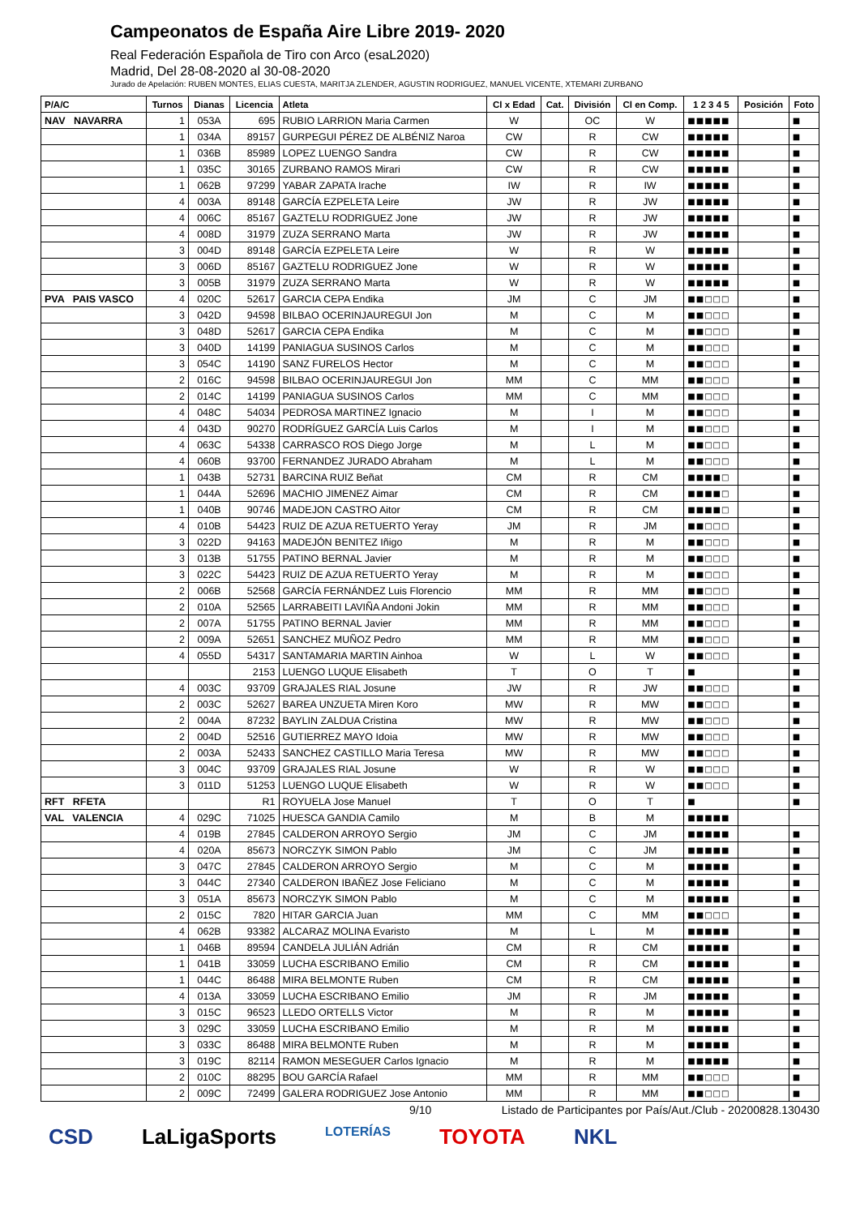Campeonatos de España Aire Libre 2019- 2020
Real Federación Española de Tiro con Arco (esaL2020)
Madrid, Del 28-08-2020 al 30-08-2020
Jurado de Apelación: RUBEN MONTES, ELIAS CUESTA, MARITJA ZLENDER, AGUSTIN RODRIGUEZ, MANUEL VICENTE, XTEMARI ZURBANO
| P/A/C | Turnos | Dianas | Licencia | Atleta | Cl x Edad | Cat. | División | Cl en Comp. | 1 2 3 4 5 | Posición | Foto |
| --- | --- | --- | --- | --- | --- | --- | --- | --- | --- | --- | --- |
| NAV NAVARRA | 1 | 053A | 695 | RUBIO LARRION Maria Carmen | W | | OC | W | ■■■■■ | | ■ |
| | 1 | 034A | 89157 | GURPEGUI PÉREZ DE ALBÉNIZ Naroa | CW | | R | CW | ■■■■■ | | ■ |
| | 1 | 036B | 85989 | LOPEZ LUENGO Sandra | CW | | R | CW | ■■■■■ | | ■ |
| | 1 | 035C | 30165 | ZURBANO RAMOS Mirari | CW | | R | CW | ■■■■■ | | ■ |
| | 1 | 062B | 97299 | YABAR ZAPATA Irache | IW | | R | IW | ■■■■■ | | ■ |
| | 4 | 003A | 89148 | GARCÍA EZPELETA Leire | JW | | R | JW | ■■■■■ | | ■ |
| | 4 | 006C | 85167 | GAZTELU RODRIGUEZ Jone | JW | | R | JW | ■■■■■ | | ■ |
| | 4 | 008D | 31979 | ZUZA SERRANO Marta | JW | | R | JW | ■■■■■ | | ■ |
| | 3 | 004D | 89148 | GARCÍA EZPELETA Leire | W | | R | W | ■■■■■ | | ■ |
| | 3 | 006D | 85167 | GAZTELU RODRIGUEZ Jone | W | | R | W | ■■■■■ | | ■ |
| | 3 | 005B | 31979 | ZUZA SERRANO Marta | W | | R | W | ■■■■■ | | ■ |
| PVA PAIS VASCO | 4 | 020C | 52617 | GARCIA CEPA Endika | JM | | C | JM | ■■□□□ | | ■ |
| | 3 | 042D | 94598 | BILBAO OCERINJAUREGUI Jon | M | | C | M | ■■□□□ | | ■ |
| | 3 | 048D | 52617 | GARCIA CEPA Endika | M | | C | M | ■■□□□ | | ■ |
| | 3 | 040D | 14199 | PANIAGUA SUSINOS Carlos | M | | C | M | ■■□□□ | | ■ |
| | 3 | 054C | 14190 | SANZ FURELOS Hector | M | | C | M | ■■□□□ | | ■ |
| | 2 | 016C | 94598 | BILBAO OCERINJAUREGUI Jon | MM | | C | MM | ■■□□□ | | ■ |
| | 2 | 014C | 14199 | PANIAGUA SUSINOS Carlos | MM | | C | MM | ■■□□□ | | ■ |
| | 4 | 048C | 54034 | PEDROSA MARTINEZ Ignacio | M | | I | M | ■■□□□ | | ■ |
| | 4 | 043D | 90270 | RODRÍGUEZ GARCÍA Luis Carlos | M | | I | M | ■■□□□ | | ■ |
| | 4 | 063C | 54338 | CARRASCO ROS Diego Jorge | M | | L | M | ■■□□□ | | ■ |
| | 4 | 060B | 93700 | FERNANDEZ JURADO Abraham | M | | L | M | ■■□□□ | | ■ |
| | 1 | 043B | 52731 | BARCINA RUIZ Beñat | CM | | R | CM | ■■■■□ | | ■ |
| | 1 | 044A | 52696 | MACHIO JIMENEZ Aimar | CM | | R | CM | ■■■■□ | | ■ |
| | 1 | 040B | 90746 | MADEJON CASTRO Aitor | CM | | R | CM | ■■■■□ | | ■ |
| | 4 | 010B | 54423 | RUIZ DE AZUA RETUERTO Yeray | JM | | R | JM | ■■□□□ | | ■ |
| | 3 | 022D | 94163 | MADEJÓN BENITEZ Iñigo | M | | R | M | ■■□□□ | | ■ |
| | 3 | 013B | 51755 | PATINO BERNAL Javier | M | | R | M | ■■□□□ | | ■ |
| | 3 | 022C | 54423 | RUIZ DE AZUA RETUERTO Yeray | M | | R | M | ■■□□□ | | ■ |
| | 2 | 006B | 52568 | GARCÍA FERNÁNDEZ Luis Florencio | MM | | R | MM | ■■□□□ | | ■ |
| | 2 | 010A | 52565 | LARRABEITI LAVIÑA Andoni Jokin | MM | | R | MM | ■■□□□ | | ■ |
| | 2 | 007A | 51755 | PATINO BERNAL Javier | MM | | R | MM | ■■□□□ | | ■ |
| | 2 | 009A | 52651 | SANCHEZ MUÑOZ Pedro | MM | | R | MM | ■■□□□ | | ■ |
| | 4 | 055D | 54317 | SANTAMARIA MARTIN Ainhoa | W | | L | W | ■■□□□ | | ■ |
| | | | 2153 | LUENGO LUQUE Elisabeth | T | | O | T | ■ | | ■ |
| | 4 | 003C | 93709 | GRAJALES RIAL Josune | JW | | R | JW | ■■□□□ | | ■ |
| | 2 | 003C | 52627 | BAREA UNZUETA Miren Koro | MW | | R | MW | ■■□□□ | | ■ |
| | 2 | 004A | 87232 | BAYLIN ZALDUA Cristina | MW | | R | MW | ■■□□□ | | ■ |
| | 2 | 004D | 52516 | GUTIERREZ MAYO Idoia | MW | | R | MW | ■■□□□ | | ■ |
| | 2 | 003A | 52433 | SANCHEZ CASTILLO Maria Teresa | MW | | R | MW | ■■□□□ | | ■ |
| | 3 | 004C | 93709 | GRAJALES RIAL Josune | W | | R | W | ■■□□□ | | ■ |
| | 3 | 011D | 51253 | LUENGO LUQUE Elisabeth | W | | R | W | ■■□□□ | | ■ |
| RFT RFETA | | | R1 | ROYUELA Jose Manuel | T | | O | T | ■ | | ■ |
| VAL VALENCIA | 4 | 029C | 71025 | HUESCA GANDIA Camilo | M | | B | M | ■■■■■ | | |
| | 4 | 019B | 27845 | CALDERON ARROYO Sergio | JM | | C | JM | ■■■■■ | | ■ |
| | 4 | 020A | 85673 | NORCZYK SIMON Pablo | JM | | C | JM | ■■■■■ | | ■ |
| | 3 | 047C | 27845 | CALDERON ARROYO Sergio | M | | C | M | ■■■■■ | | ■ |
| | 3 | 044C | 27340 | CALDERON IBAÑEZ Jose Feliciano | M | | C | M | ■■■■■ | | ■ |
| | 3 | 051A | 85673 | NORCZYK SIMON Pablo | M | | C | M | ■■■■■ | | ■ |
| | 2 | 015C | 7820 | HITAR GARCIA Juan | MM | | C | MM | ■■□□□ | | ■ |
| | 4 | 062B | 93382 | ALCARAZ MOLINA Evaristo | M | | L | M | ■■■■■ | | ■ |
| | 1 | 046B | 89594 | CANDELA JULIÁN Adrián | CM | | R | CM | ■■■■■ | | ■ |
| | 1 | 041B | 33059 | LUCHA ESCRIBANO Emilio | CM | | R | CM | ■■■■■ | | ■ |
| | 1 | 044C | 86488 | MIRA BELMONTE Ruben | CM | | R | CM | ■■■■■ | | ■ |
| | 4 | 013A | 33059 | LUCHA ESCRIBANO Emilio | JM | | R | JM | ■■■■■ | | ■ |
| | 3 | 015C | 96523 | LLEDO ORTELLS Victor | M | | R | M | ■■■■■ | | ■ |
| | 3 | 029C | 33059 | LUCHA ESCRIBANO Emilio | M | | R | M | ■■■■■ | | ■ |
| | 3 | 033C | 86488 | MIRA BELMONTE Ruben | M | | R | M | ■■■■■ | | ■ |
| | 3 | 019C | 82114 | RAMON MESEGUER Carlos Ignacio | M | | R | M | ■■■■■ | | ■ |
| | 2 | 010C | 88295 | BOU GARCÍA Rafael | MM | | R | MM | ■■□□□ | | ■ |
| | 2 | 009C | 72499 | GALERA RODRIGUEZ Jose Antonio | MM | | R | MM | ■■□□□ | | ■ |
9/10 Listado de Participantes por País/Aut./Club - 20200828.130430
CSD LaLigaSports LOTERÍAS TOYOTA NKL